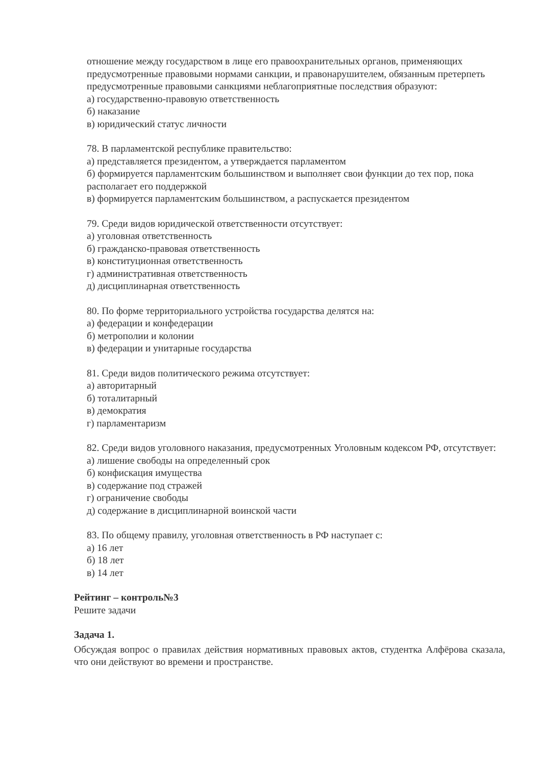отношение между государством в лице его правоохранительных органов, применяющих предусмотренные правовыми нормами санкции, и правонарушителем, обязанным претерпеть предусмотренные правовыми санкциями неблагоприятные последствия образуют:
а) государственно-правовую ответственность
б) наказание
в) юридический статус личности
78. В парламентской республике правительство:
а) представляется президентом, а утверждается парламентом
б) формируется парламентским большинством и выполняет свои функции до тех пор, пока располагает его поддержкой
в) формируется парламентским большинством, а распускается президентом
79. Среди видов юридической ответственности отсутствует:
а) уголовная ответственность
б) гражданско-правовая ответственность
в) конституционная ответственность
г) административная ответственность
д) дисциплинарная ответственность
80. По форме территориального устройства государства делятся на:
а) федерации и конфедерации
б) метрополии и колонии
в) федерации и унитарные государства
81. Среди видов политического режима отсутствует:
а) авторитарный
б) тоталитарный
в) демократия
г) парламентаризм
82. Среди видов уголовного наказания, предусмотренных Уголовным кодексом РФ, отсутствует:
а) лишение свободы на определенный срок
б) конфискация имущества
в) содержание под стражей
г) ограничение свободы
д) содержание в дисциплинарной воинской части
83. По общему правилу, уголовная ответственность в РФ наступает с:
а) 16 лет
б) 18 лет
в) 14 лет
Рейтинг – контроль№3
Решите задачи
Задача 1.
Обсуждая вопрос о правилах действия нормативных правовых актов, студентка Алфёрова сказала, что они действуют во времени и пространстве.